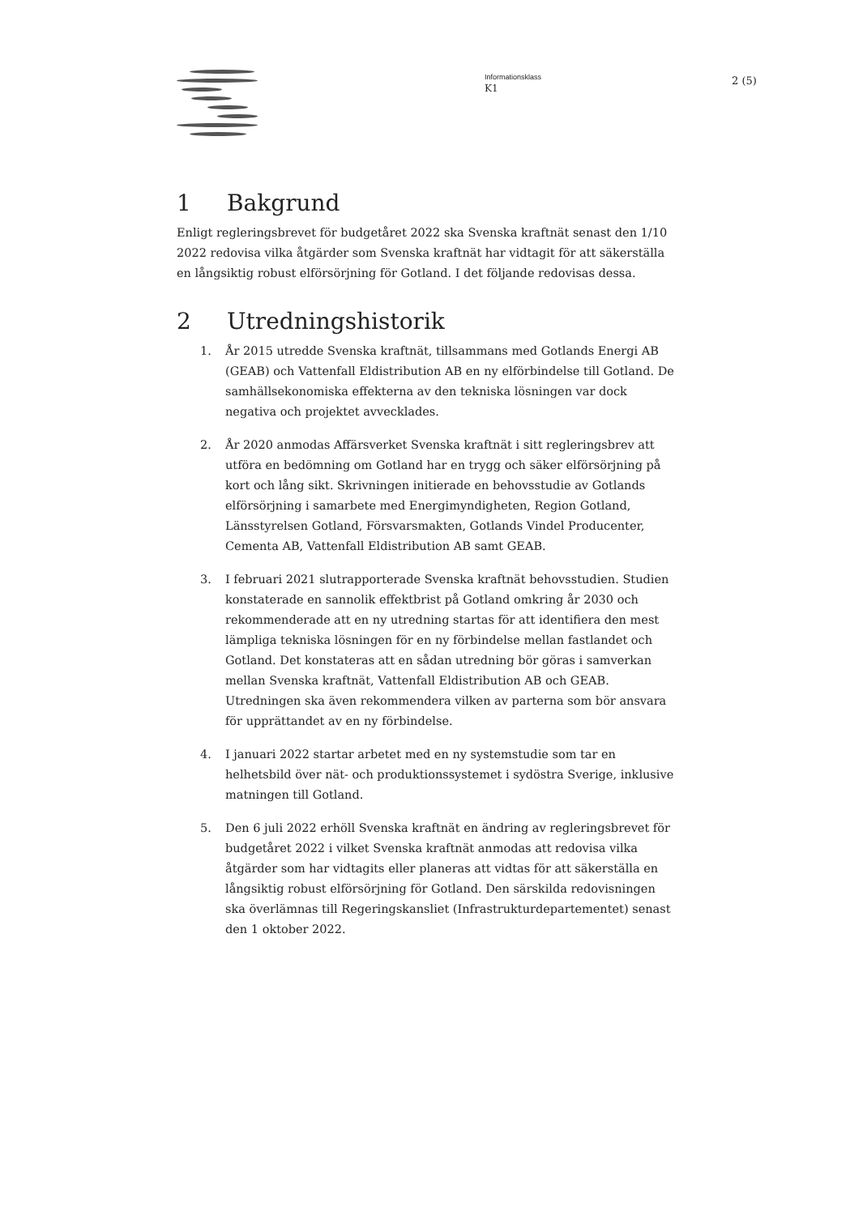Informationsklass
K1
2 (5)
1 Bakgrund
Enligt regleringsbrevet för budgetåret 2022 ska Svenska kraftnät senast den 1/10 2022 redovisa vilka åtgärder som Svenska kraftnät har vidtagit för att säkerställa en långsiktig robust elförsörjning för Gotland. I det följande redovisas dessa.
2 Utredningshistorik
1. År 2015 utredde Svenska kraftnät, tillsammans med Gotlands Energi AB (GEAB) och Vattenfall Eldistribution AB en ny elförbindelse till Gotland. De samhällsekonomiska effekterna av den tekniska lösningen var dock negativa och projektet avvecklades.
2. År 2020 anmodas Affärsverket Svenska kraftnät i sitt regleringsbrev att utföra en bedömning om Gotland har en trygg och säker elförsörjning på kort och lång sikt. Skrivningen initierade en behovsstudie av Gotlands elförsörjning i samarbete med Energimyndigheten, Region Gotland, Länsstyrelsen Gotland, Försvarsmakten, Gotlands Vindel Producenter, Cementa AB, Vattenfall Eldistribution AB samt GEAB.
3. I februari 2021 slutrapporterade Svenska kraftnät behovsstudien. Studien konstaterade en sannolik effektbrist på Gotland omkring år 2030 och rekommenderade att en ny utredning startas för att identifiera den mest lämpliga tekniska lösningen för en ny förbindelse mellan fastlandet och Gotland. Det konstateras att en sådan utredning bör göras i samverkan mellan Svenska kraftnät, Vattenfall Eldistribution AB och GEAB. Utredningen ska även rekommendera vilken av parterna som bör ansvara för upprättandet av en ny förbindelse.
4. I januari 2022 startar arbetet med en ny systemstudie som tar en helhetsbild över nät- och produktionssystemet i sydöstra Sverige, inklusive matningen till Gotland.
5. Den 6 juli 2022 erhöll Svenska kraftnät en ändring av regleringsbrevet för budgetåret 2022 i vilket Svenska kraftnät anmodas att redovisa vilka åtgärder som har vidtagits eller planeras att vidtas för att säkerställa en långsiktig robust elförsörjning för Gotland. Den särskilda redovisningen ska överlämnas till Regeringskansliet (Infrastrukturdepartementet) senast den 1 oktober 2022.